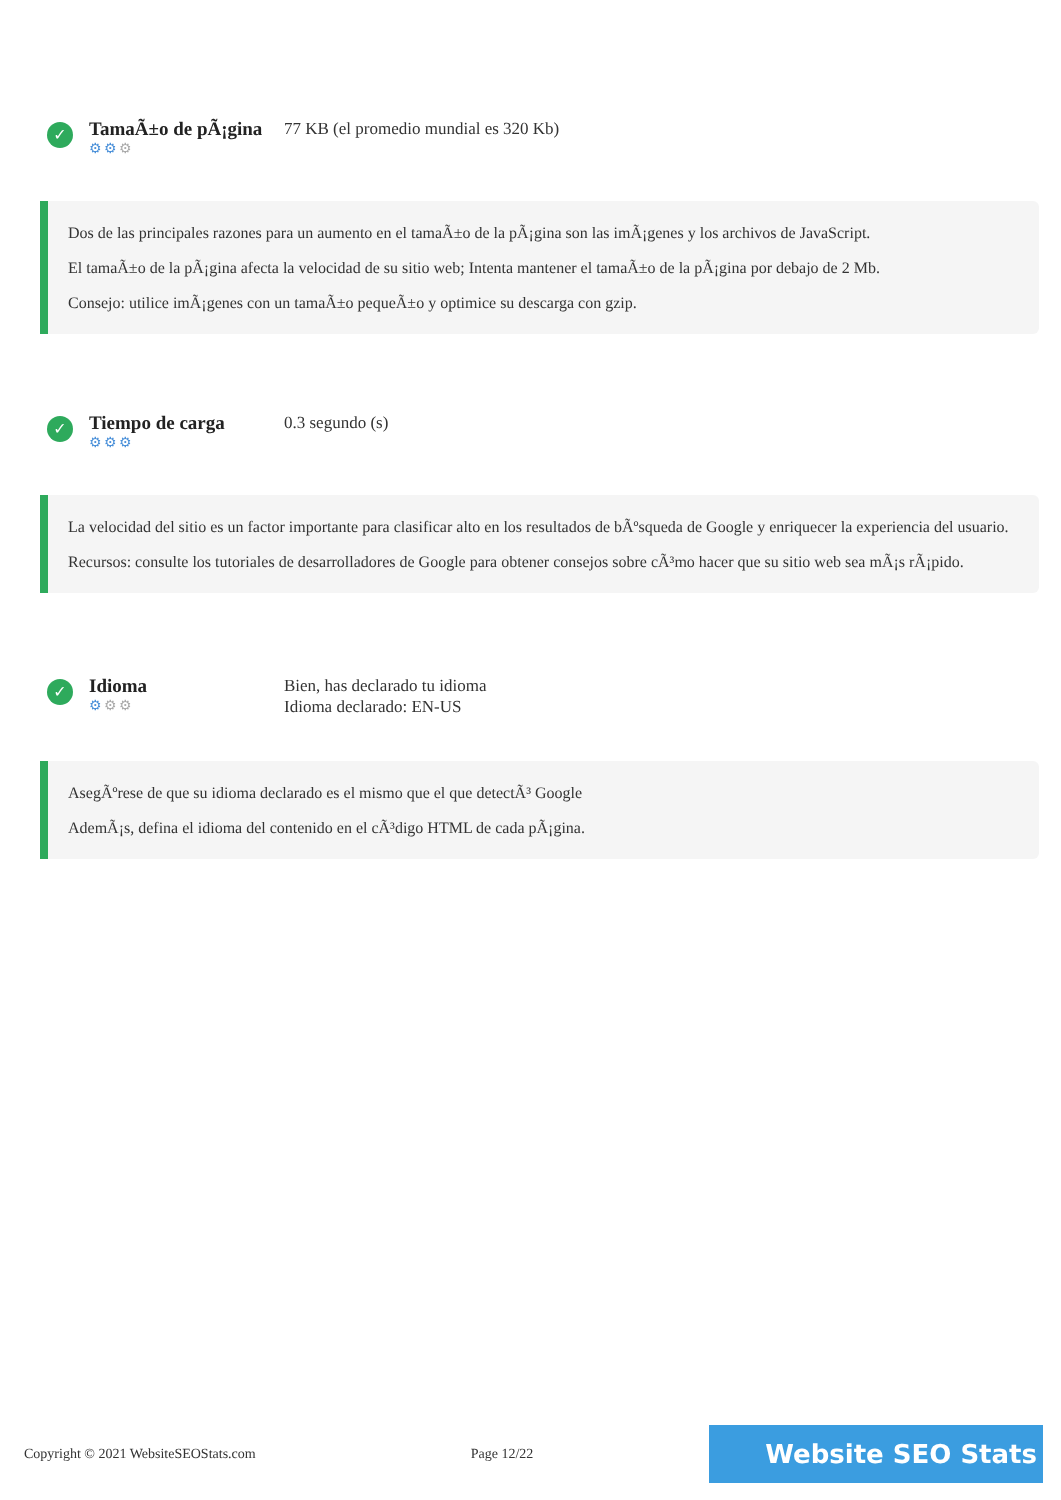✓
TamaÃ±o de pÃ¡gina
⚙⚙⚙
77 KB (el promedio mundial es 320 Kb)
Dos de las principales razones para un aumento en el tamaÃ±o de la pÃ¡gina son las imÃ¡genes y los archivos de JavaScript.
El tamaÃ±o de la pÃ¡gina afecta la velocidad de su sitio web; Intenta mantener el tamaÃ±o de la pÃ¡gina por debajo de 2 Mb.
Consejo: utilice imÃ¡genes con un tamaÃ±o pequeÃ±o y optimice su descarga con gzip.
✓
Tiempo de carga
⚙⚙⚙
0.3 segundo (s)
La velocidad del sitio es un factor importante para clasificar alto en los resultados de bÃºsqueda de Google y enriquecer la experiencia del usuario.
Recursos: consulte los tutoriales de desarrolladores de Google para obtener consejos sobre cÃ³mo hacer que su sitio web sea mÃ¡s rÃ¡pido.
✓
Idioma
⚙⚙⚙
Bien, has declarado tu idioma
Idioma declarado: EN-US
AsegÃºrese de que su idioma declarado es el mismo que el que detectÃ³ Google
AdemÃ¡s, defina el idioma del contenido en el cÃ³digo HTML de cada pÃ¡gina.
Copyright © 2021 WebsiteSEOStats.com Page 12/22 Website SEO Stats